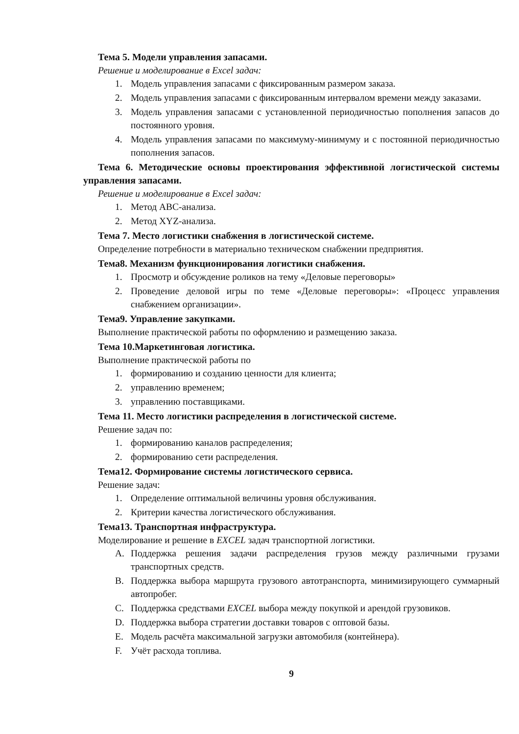Тема 5. Модели управления запасами.
Решение и моделирование в Excel задач:
1. Модель управления запасами с фиксированным размером заказа.
2. Модель управления запасами с фиксированным интервалом времени между заказами.
3. Модель управления запасами с установленной периодичностью пополнения запасов до постоянного уровня.
4. Модель управления запасами по максимуму-минимуму и с постоянной периодичностью пополнения запасов.
Тема 6. Методические основы проектирования эффективной логистической системы управления запасами.
Решение и моделирование в Excel задач:
1. Метод ABC-анализа.
2. Метод XYZ-анализа.
Тема 7. Место логистики снабжения в логистической системе.
Определение потребности в материально техническом снабжении предприятия.
Тема8. Механизм функционирования логистики снабжения.
1. Просмотр и обсуждение роликов на тему «Деловые переговоры»
2. Проведение деловой игры по теме «Деловые переговоры»: «Процесс управления снабжением организации».
Тема9. Управление закупками.
Выполнение практической работы по оформлению и размещению заказа.
Тема 10.Маркетинговая логистика.
Выполнение практической работы по
1. формированию и созданию ценности для клиента;
2. управлению временем;
3. управлению поставщиками.
Тема 11. Место логистики распределения в логистической системе.
Решение задач по:
1. формированию каналов распределения;
2. формированию сети распределения.
Тема12. Формирование системы логистического сервиса.
Решение задач:
1. Определение оптимальной величины уровня обслуживания.
2. Критерии качества логистического обслуживания.
Тема13. Транспортная инфраструктура.
Моделирование и решение в EXCEL задач транспортной логистики.
A. Поддержка решения задачи распределения грузов между различными грузами транспортных средств.
B. Поддержка выбора маршрута грузового автотранспорта, минимизирующего суммарный автопробег.
C. Поддержка средствами EXCEL выбора между покупкой и арендой грузовиков.
D. Поддержка выбора стратегии доставки товаров с оптовой базы.
E. Модель расчёта максимальной загрузки автомобиля (контейнера).
F. Учёт расхода топлива.
9